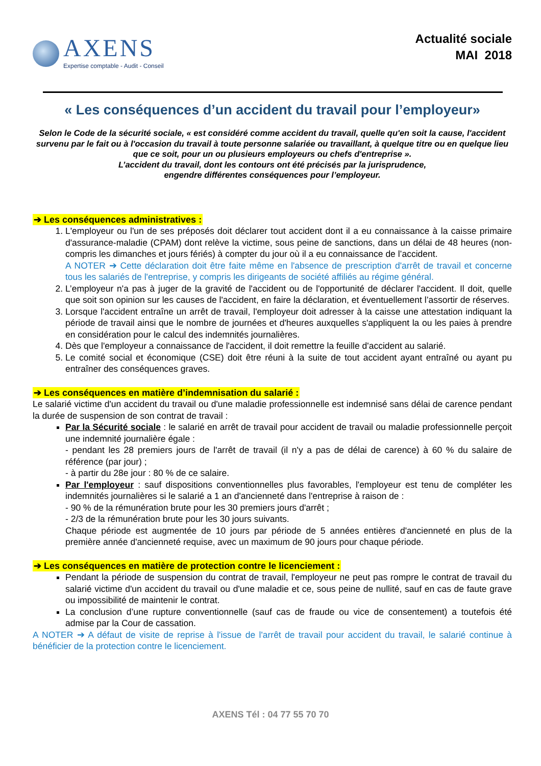AXENS
Expertise comptable - Audit - Conseil
Actualité sociale
MAI 2018
« Les conséquences d’un accident du travail pour l’employeur»
Selon le Code de la sécurité sociale, « est considéré comme accident du travail, quelle qu'en soit la cause, l'accident survenu par le fait ou à l'occasion du travail à toute personne salariée ou travaillant, à quelque titre ou en quelque lieu que ce soit, pour un ou plusieurs employeurs ou chefs d'entreprise ».
L’accident du travail, dont les contours ont été précisés par la jurisprudence,
engendre différentes conséquences pour l’employeur.
➔ Les conséquences administratives :
1. L'employeur ou l'un de ses préposés doit déclarer tout accident dont il a eu connaissance à la caisse primaire d'assurance-maladie (CPAM) dont relève la victime, sous peine de sanctions, dans un délai de 48 heures (non-compris les dimanches et jours fériés) à compter du jour où il a eu connaissance de l’accident.
A NOTER ➔ Cette déclaration doit être faite même en l'absence de prescription d'arrêt de travail et concerne tous les salariés de l'entreprise, y compris les dirigeants de société affiliés au régime général.
2. L’employeur n'a pas à juger de la gravité de l'accident ou de l'opportunité de déclarer l'accident. Il doit, quelle que soit son opinion sur les causes de l'accident, en faire la déclaration, et éventuellement l’assortir de réserves.
3. Lorsque l'accident entraîne un arrêt de travail, l'employeur doit adresser à la caisse une attestation indiquant la période de travail ainsi que le nombre de journées et d'heures auxquelles s'appliquent la ou les paies à prendre en considération pour le calcul des indemnités journalières.
4. Dès que l'employeur a connaissance de l'accident, il doit remettre la feuille d'accident au salarié.
5. Le comité social et économique (CSE) doit être réuni à la suite de tout accident ayant entraîné ou ayant pu entraîner des conséquences graves.
➔ Les conséquences en matière d’indemnisation du salarié :
Le salarié victime d'un accident du travail ou d'une maladie professionnelle est indemnisé sans délai de carence pendant la durée de suspension de son contrat de travail :
Par la Sécurité sociale : le salarié en arrêt de travail pour accident de travail ou maladie professionnelle perçoit une indemnité journalière égale :
- pendant les 28 premiers jours de l'arrêt de travail (il n'y a pas de délai de carence) à 60 % du salaire de référence (par jour) ;
- à partir du 28e jour : 80 % de ce salaire.
Par l'employeur : sauf dispositions conventionnelles plus favorables, l'employeur est tenu de compléter les indemnités journalières si le salarié a 1 an d'ancienneté dans l'entreprise à raison de :
- 90 % de la rémunération brute pour les 30 premiers jours d'arrêt ;
- 2/3 de la rémunération brute pour les 30 jours suivants.
Chaque période est augmentée de 10 jours par période de 5 années entières d'ancienneté en plus de la première année d'ancienneté requise, avec un maximum de 90 jours pour chaque période.
➔ Les conséquences en matière de protection contre le licenciement :
Pendant la période de suspension du contrat de travail, l'employeur ne peut pas rompre le contrat de travail du salarié victime d'un accident du travail ou d'une maladie et ce, sous peine de nullité, sauf en cas de faute grave ou impossibilité de maintenir le contrat.
La conclusion d’une rupture conventionnelle (sauf cas de fraude ou vice de consentement) a toutefois été admise par la Cour de cassation.
A NOTER ➔ A défaut de visite de reprise à l'issue de l'arrêt de travail pour accident du travail, le salarié continue à bénéficier de la protection contre le licenciement.
AXENS Tél : 04 77 55 70 70